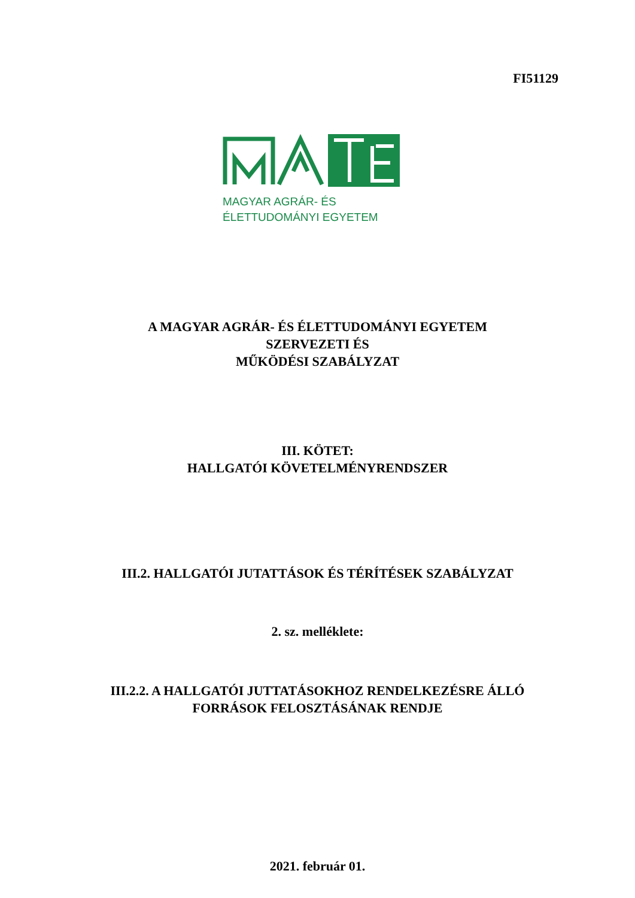FI51129
MAGYAR AGRÁR- ÉS
ÉLETTUDOMÁNYI EGYETEM
A MAGYAR AGRÁR- ÉS ÉLETTUDOMÁNYI EGYETEM
SZERVEZETI ÉS
MŰKÖDÉSI SZABÁLYZAT
III. KÖTET:
HALLGATÓI KÖVETELMÉNYRENDSZER
III.2. HALLGATÓI JUTATTÁSOK ÉS TÉRÍTÉSEK SZABÁLYZAT
2. sz. melléklete:
III.2.2. A HALLGATÓI JUTTATÁSOKHOZ RENDELKEZÉSRE ÁLLÓ
FORRÁSOK FELOSZTÁSÁNAK RENDJE
2021. február 01.